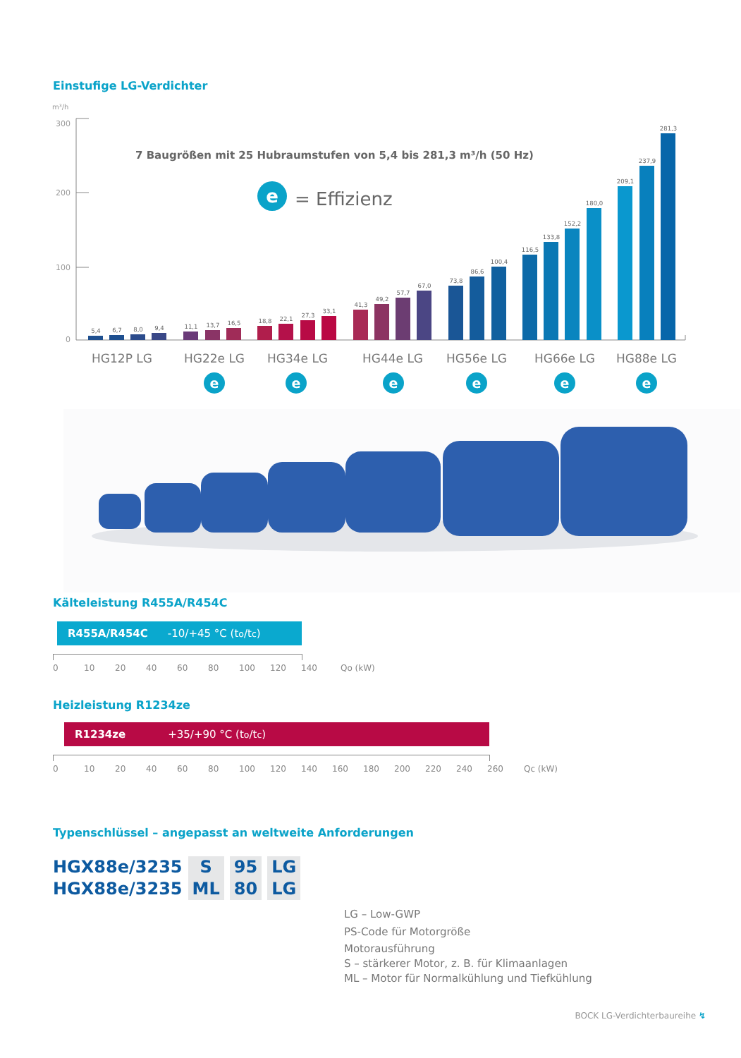Einstufige LG-Verdichter
m³/h
300
200
100
0
7 Baugrößen mit 25 Hubraumstufen von 5,4 bis 281,3 m³/h (50 Hz)
e
= Effizienz
5,4
6,7
8,0
9,4
11,1
13,7
16,5
18,8
22,1
27,3
33,1
41,3
49,2
57,7
67,0
73,8
86,6
100,4
116,5
133,8
152,2
180,0
209,1
237,9
281,3
HG12P LG
HG22e LG
HG34e LG
HG44e LG
HG56e LG
HG66e LG
HG88e LG
e
e
e
e
e
e
Kälteleistung R455A/R454C
R455A/R454C -10/+45 °C (t<sub>o</sub>/t<sub>c</sub>)
0 10 20 40 60 80 100 120 140 Qo (kW)
Heizleistung R1234ze
R1234ze +35/+90 °C (t<sub>o</sub>/t<sub>c</sub>)
0 10 20 40 60 80 100 120 140 160 180 200 220 240 260 Qc (kW)
Typenschlüssel – angepasst an weltweite Anforderungen
HGX88e/3235
HGX88e/3235
S
ML
95
80
LG
LG
LG – Low-GWP
PS-Code für Motorgröße
Motorausführung
S – stärkerer Motor, z. B. für Klimaanlagen
ML – Motor für Normalkühlung und Tiefkühlung
BOCK LG-Verdichterbaureihe ↯